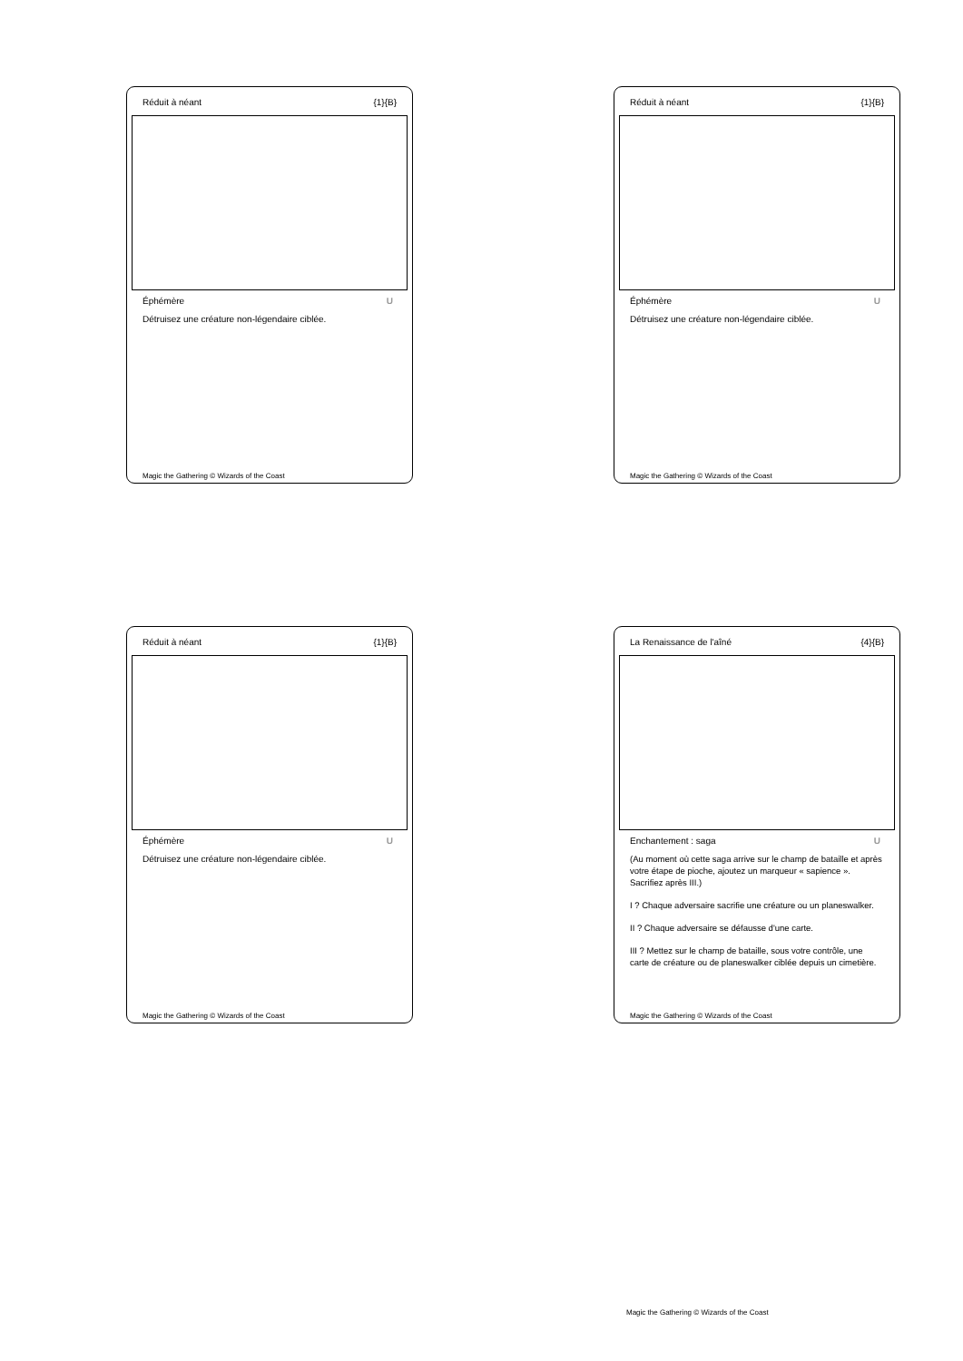Réduit à néant {1}{B}
Éphémère U
Détruisez une créature non-légendaire ciblée.
Magic the Gathering © Wizards of the Coast
Réduit à néant {1}{B}
Éphémère U
Détruisez une créature non-légendaire ciblée.
Magic the Gathering © Wizards of the Coast
Réduit à néant {1}{B}
Éphémère U
Détruisez une créature non-légendaire ciblée.
Magic the Gathering © Wizards of the Coast
La Renaissance de l'aîné {4}{B}
Enchantement : saga U
(Au moment où cette saga arrive sur le champ de bataille et après votre étape de pioche, ajoutez un marqueur « sapience ». Sacrifiez après III.)
I ? Chaque adversaire sacrifie une créature ou un planeswalker.
II ? Chaque adversaire se défausse d'une carte.
III ? Mettez sur le champ de bataille, sous votre contrôle, une carte de créature ou de planeswalker ciblée depuis un cimetière.
Magic the Gathering © Wizards of the Coast
Magic the Gathering © Wizards of the Coast